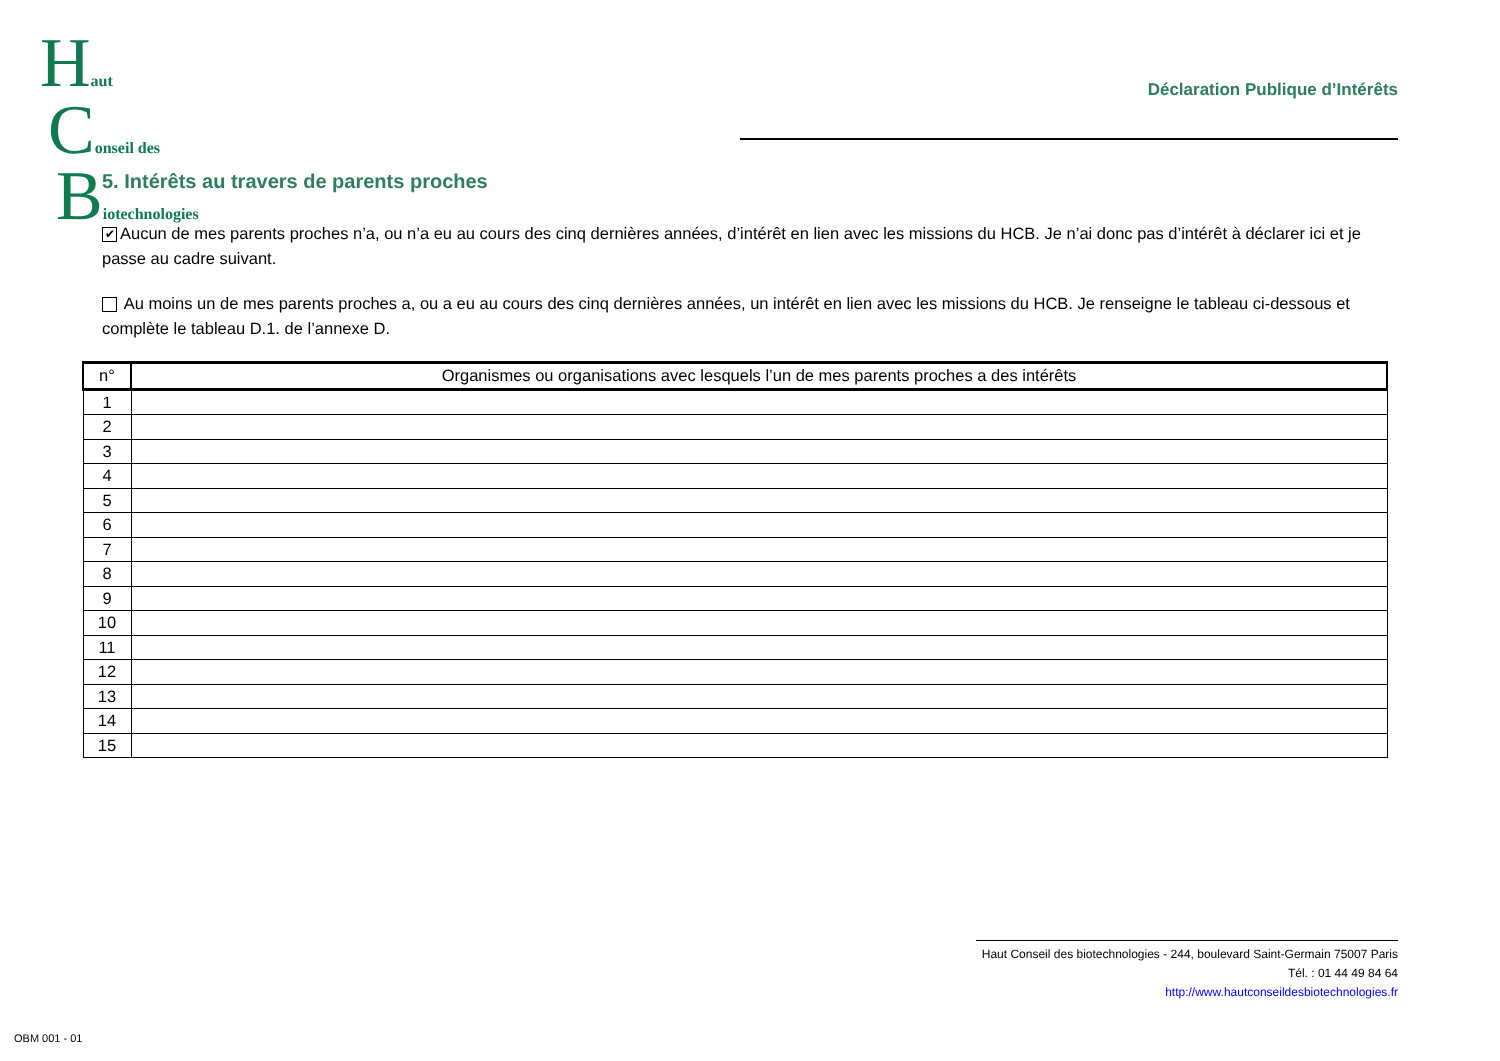Haut
Conseil des
Biotechnologies
Déclaration Publique d’Intérêts
5. Intérêts au travers de parents proches
✔ Aucun de mes parents proches n’a, ou n’a eu au cours des cinq dernières années, d’intérêt en lien avec les missions du HCB. Je n’ai donc pas d’intérêt à déclarer ici et je passe au cadre suivant.
Au moins un de mes parents proches a, ou a eu au cours des cinq dernières années, un intérêt en lien avec les missions du HCB. Je renseigne le tableau ci-dessous et complète le tableau D.1. de l’annexe D.
| n° | Organismes ou organisations avec lesquels l’un de mes parents proches a des intérêts |
| --- | --- |
| 1 | |
| 2 | |
| 3 | |
| 4 | |
| 5 | |
| 6 | |
| 7 | |
| 8 | |
| 9 | |
| 10 | |
| 11 | |
| 12 | |
| 13 | |
| 14 | |
| 15 | |
Haut Conseil des biotechnologies - 244, boulevard Saint-Germain 75007 Paris
Tél. : 01 44 49 84 64
http://www.hautconseildesbiotechnologies.fr
OBM 001 - 01